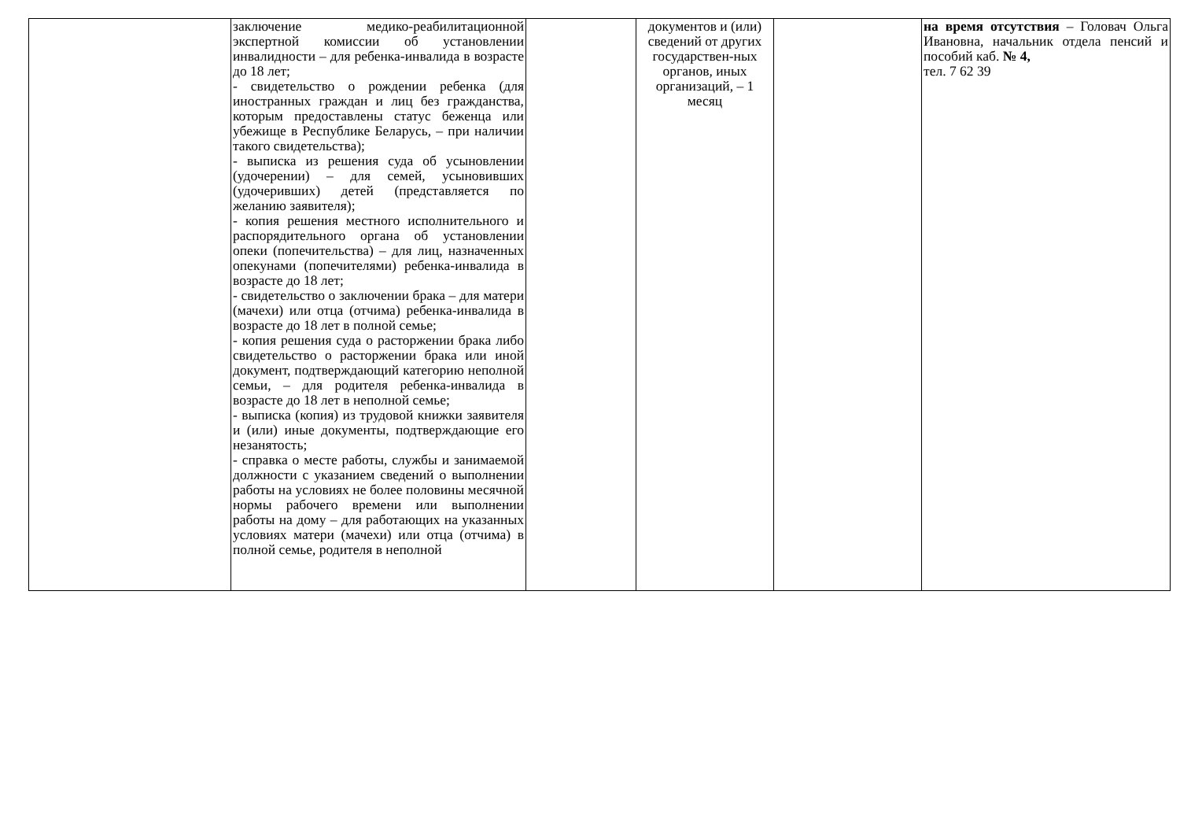| | заключение медико-реабилитационной экспертной комиссии об установлении инвалидности – для ребенка-инвалида в возрасте до 18 лет; - свидетельство о рождении ребенка (для иностранных граждан и лиц без гражданства, которым предоставлены статус беженца или убежище в Республике Беларусь, – при наличии такого свидетельства); - выписка из решения суда об усыновлении (удочерении) – для семей, усыновивших (удочеривших) детей (представляется по желанию заявителя); - копия решения местного исполнительного и распорядительного органа об установлении опеки (попечительства) – для лиц, назначенных опекунами (попечителями) ребенка-инвалида в возрасте до 18 лет; - свидетельство о заключении брака – для матери (мачехи) или отца (отчима) ребенка-инвалида в возрасте до 18 лет в полной семье; - копия решения суда о расторжении брака либо свидетельство о расторжении брака или иной документ, подтверждающий категорию неполной семьи, – для родителя ребенка-инвалида в возрасте до 18 лет в неполной семье; - выписка (копия) из трудовой книжки заявителя и (или) иные документы, подтверждающие его незанятость; - справка о месте работы, службы и занимаемой должности с указанием сведений о выполнении работы на условиях не более половины месячной нормы рабочего времени или выполнении работы на дому – для работающих на указанных условиях матери (мачехи) или отца (отчима) в полной семье, родителя в неполной | | документов и (или) сведений от других государствен-ных органов, иных организаций, – 1 месяц | | на время отсутствия – Головач Ольга Ивановна, начальник отдела пенсий и пособий каб. № 4, тел. 7 62 39 |